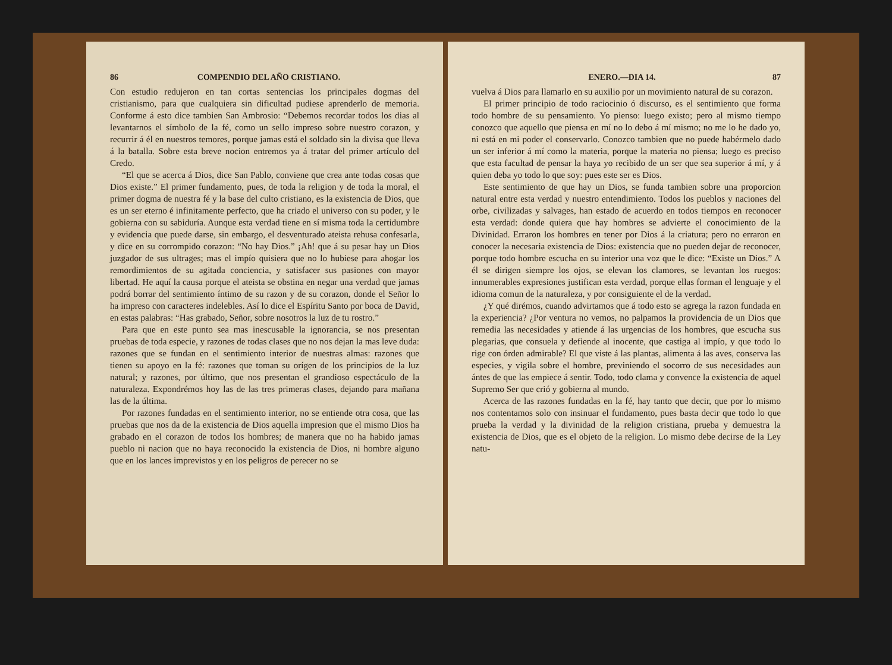86 COMPENDIO DEL AÑO CRISTIANO.
Con estudio redujeron en tan cortas sentencias los principales dogmas del cristianismo, para que cualquiera sin dificultad pudiese aprenderlo de memoria. Conforme á esto dice tambien San Ambrosio: “Debemos recordar todos los dias al levantarnos el símbolo de la fé, como un sello impreso sobre nuestro corazon, y recurrir á él en nuestros temores, porque jamas está el soldado sin la divisa que lleva á la batalla. Sobre esta breve nocion entremos ya á tratar del primer artículo del Credo.
“El que se acerca á Dios, dice San Pablo, conviene que crea ante todas cosas que Dios existe.” El primer fundamento, pues, de toda la religion y de toda la moral, el primer dogma de nuestra fé y la base del culto cristiano, es la existencia de Dios, que es un ser eterno é infinitamente perfecto, que ha criado el universo con su poder, y le gobierna con su sabiduría. Aunque esta verdad tiene en sí misma toda la certidumbre y evidencia que puede darse, sin embargo, el desventurado ateista rehusa confesarla, y dice en su corrompido corazon: “No hay Dios.” ¡Ah! que á su pesar hay un Dios juzgador de sus ultrages; mas el impío quisiera que no lo hubiese para ahogar los remordimientos de su agitada conciencia, y satisfacer sus pasiones con mayor libertad. He aquí la causa porque el ateista se obstina en negar una verdad que jamas podrá borrar del sentimiento íntimo de su razon y de su corazon, donde el Señor lo ha impreso con caracteres indelebles. Así lo dice el Espíritu Santo por boca de David, en estas palabras: “Has grabado, Señor, sobre nosotros la luz de tu rostro.”
Para que en este punto sea mas inescusable la ignorancia, se nos presentan pruebas de toda especie, y razones de todas clases que no nos dejan la mas leve duda: razones que se fundan en el sentimiento interior de nuestras almas: razones que tienen su apoyo en la fé: razones que toman su orígen de los principios de la luz natural; y razones, por último, que nos presentan el grandioso espectáculo de la naturaleza. Expondrémos hoy las de las tres primeras clases, dejando para mañana las de la última.
Por razones fundadas en el sentimiento interior, no se entiende otra cosa, que las pruebas que nos da de la existencia de Dios aquella impresion que el mismo Dios ha grabado en el corazon de todos los hombres; de manera que no ha habido jamas pueblo ni nacion que no haya reconocido la existencia de Dios, ni hombre alguno que en los lances imprevistos y en los peligros de perecer no se
ENERO.—DIA 14. 87
vuelva á Dios para llamarlo en su auxilio por un movimiento natural de su corazon.
El primer principio de todo raciocinio ó discurso, es el sentimiento que forma todo hombre de su pensamiento. Yo pienso: luego existo; pero al mismo tiempo conozco que aquello que piensa en mí no lo debo á mí mismo; no me lo he dado yo, ni está en mi poder el conservarlo. Conozco tambien que no puede habérmelo dado un ser inferior á mí como la materia, porque la materia no piensa; luego es preciso que esta facultad de pensar la haya yo recibido de un ser que sea superior á mí, y á quien deba yo todo lo que soy: pues este ser es Dios.
Este sentimiento de que hay un Dios, se funda tambien sobre una proporcion natural entre esta verdad y nuestro entendimiento. Todos los pueblos y naciones del orbe, civilizadas y salvages, han estado de acuerdo en todos tiempos en reconocer esta verdad: donde quiera que hay hombres se advierte el conocimiento de la Divinidad. Erraron los hombres en tener por Dios á la criatura; pero no erraron en conocer la necesaria existencia de Dios: existencia que no pueden dejar de reconocer, porque todo hombre escucha en su interior una voz que le dice: “Existe un Dios.” A él se dirigen siempre los ojos, se elevan los clamores, se levantan los ruegos: innumerables expresiones justifican esta verdad, porque ellas forman el lenguaje y el idioma comun de la naturaleza, y por consiguiente el de la verdad.
¿Y qué dirémos, cuando advirtamos que á todo esto se agrega la razon fundada en la experiencia? ¿Por ventura no vemos, no palpamos la providencia de un Dios que remedia las necesidades y atiende á las urgencias de los hombres, que escucha sus plegarias, que consuela y defiende al inocente, que castiga al impío, y que todo lo rige con órden admirable? El que viste á las plantas, alimenta á las aves, conserva las especies, y vigila sobre el hombre, previniendo el socorro de sus necesidades aun ántes de que las empiece á sentir. Todo, todo clama y convence la existencia de aquel Supremo Ser que crió y gobierna al mundo.
Acerca de las razones fundadas en la fé, hay tanto que decir, que por lo mismo nos contentamos solo con insinuar el fundamento, pues basta decir que todo lo que prueba la verdad y la divinidad de la religion cristiana, prueba y demuestra la existencia de Dios, que es el objeto de la religion. Lo mismo debe decirse de la Ley natu-